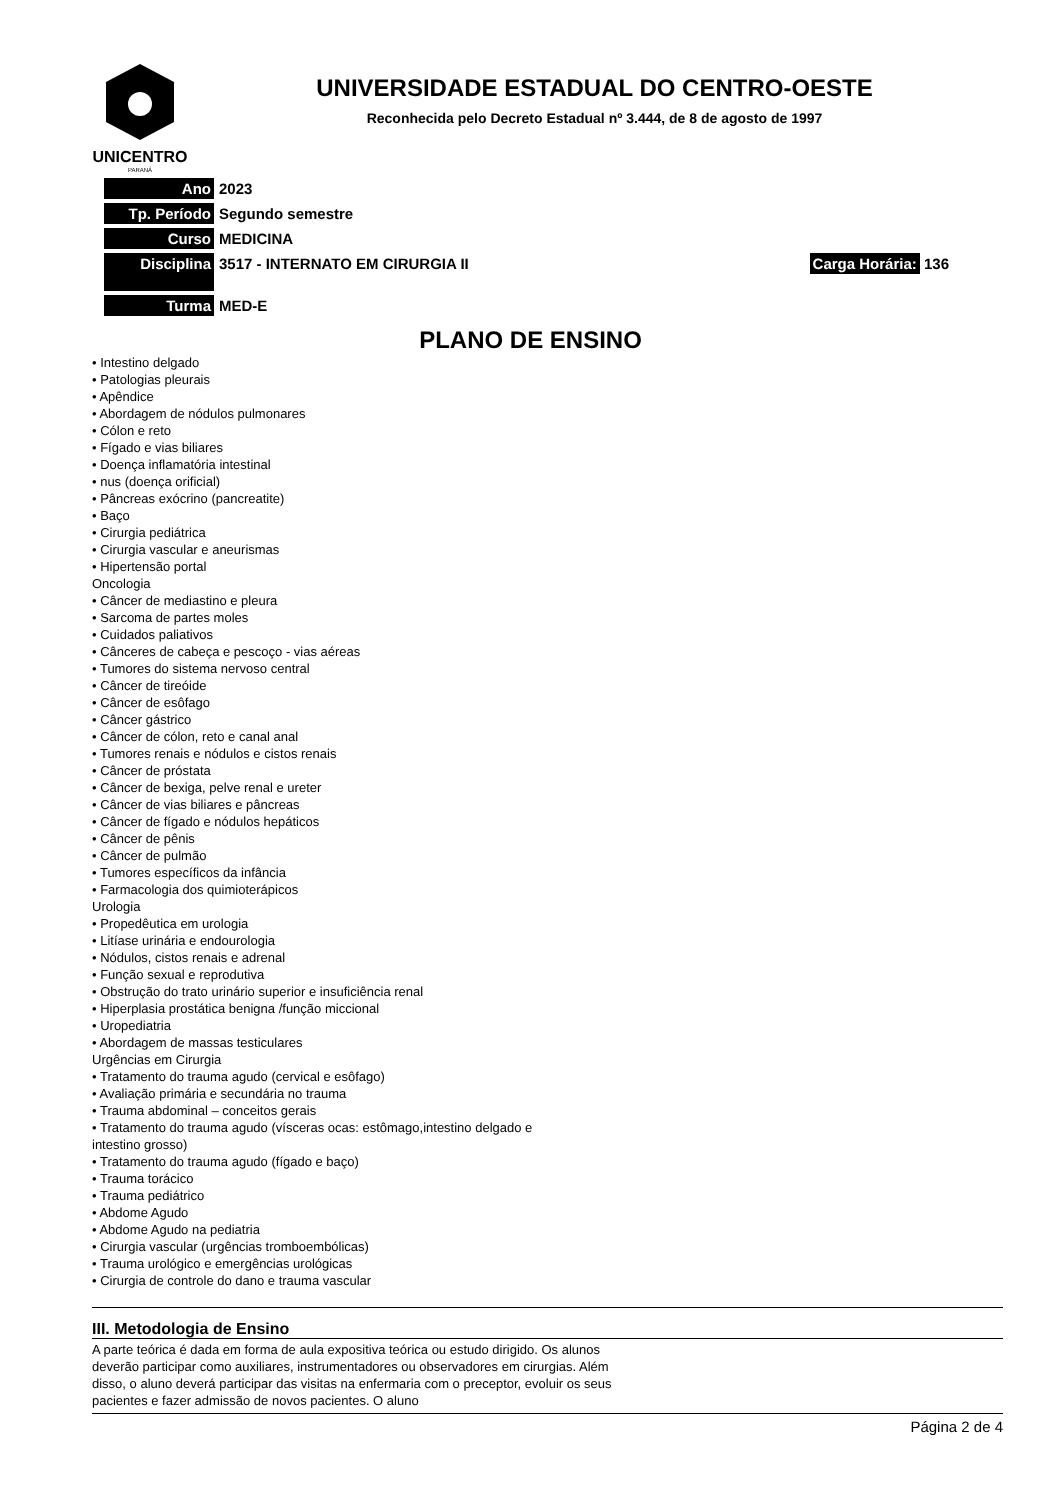UNICENTRO
PARANÁ
UNIVERSIDADE ESTADUAL DO CENTRO-OESTE
Reconhecida pelo Decreto Estadual nº 3.444, de 8 de agosto de 1997
| Ano | 2023 | |
| Tp. Período | Segundo semestre | |
| Curso | MEDICINA | |
| Disciplina | 3517 - INTERNATO EM CIRURGIA II | Carga Horária: 136 |
| Turma | MED-E | |
PLANO DE ENSINO
• Intestino delgado
• Patologias pleurais
• Apêndice
• Abordagem de nódulos pulmonares
• Cólon e reto
• Fígado e vias biliares
• Doença inflamatória intestinal
• nus (doença orificial)
• Pâncreas exócrino (pancreatite)
• Baço
• Cirurgia pediátrica
• Cirurgia vascular e aneurismas
• Hipertensão portal
Oncologia
• Câncer de mediastino e pleura
• Sarcoma de partes moles
• Cuidados paliativos
• Cânceres de cabeça e pescoço - vias aéreas
• Tumores do sistema nervoso central
• Câncer de tireóide
• Câncer de esôfago
• Câncer gástrico
• Câncer de cólon, reto e canal anal
• Tumores renais e nódulos e cistos renais
• Câncer de próstata
• Câncer de bexiga, pelve renal e ureter
• Câncer de vias biliares e pâncreas
• Câncer de fígado e nódulos hepáticos
• Câncer de pênis
• Câncer de pulmão
• Tumores específicos da infância
• Farmacologia dos quimioterápicos
Urologia
• Propedêutica em urologia
• Litíase urinária e endourologia
• Nódulos, cistos renais e adrenal
• Função sexual e reprodutiva
• Obstrução do trato urinário superior e insuficiência renal
• Hiperplasia prostática benigna /função miccional
• Uropediatria
• Abordagem de massas testiculares
Urgências em Cirurgia
• Tratamento do trauma agudo (cervical e esôfago)
• Avaliação primária e secundária no trauma
• Trauma abdominal – conceitos gerais
• Tratamento do trauma agudo (vísceras ocas: estômago,intestino delgado e
intestino grosso)
• Tratamento do trauma agudo (fígado e baço)
• Trauma torácico
• Trauma pediátrico
• Abdome Agudo
• Abdome Agudo na pediatria
• Cirurgia vascular (urgências tromboembólicas)
• Trauma urológico e emergências urológicas
• Cirurgia de controle do dano e trauma vascular
III. Metodologia de Ensino
A parte teórica é dada em forma de aula expositiva teórica ou estudo dirigido. Os alunos deverão participar como auxiliares, instrumentadores ou observadores em cirurgias. Além disso, o aluno deverá participar das visitas na enfermaria com o preceptor, evoluir os seus pacientes e fazer admissão de novos pacientes. O aluno
Página 2 de 4